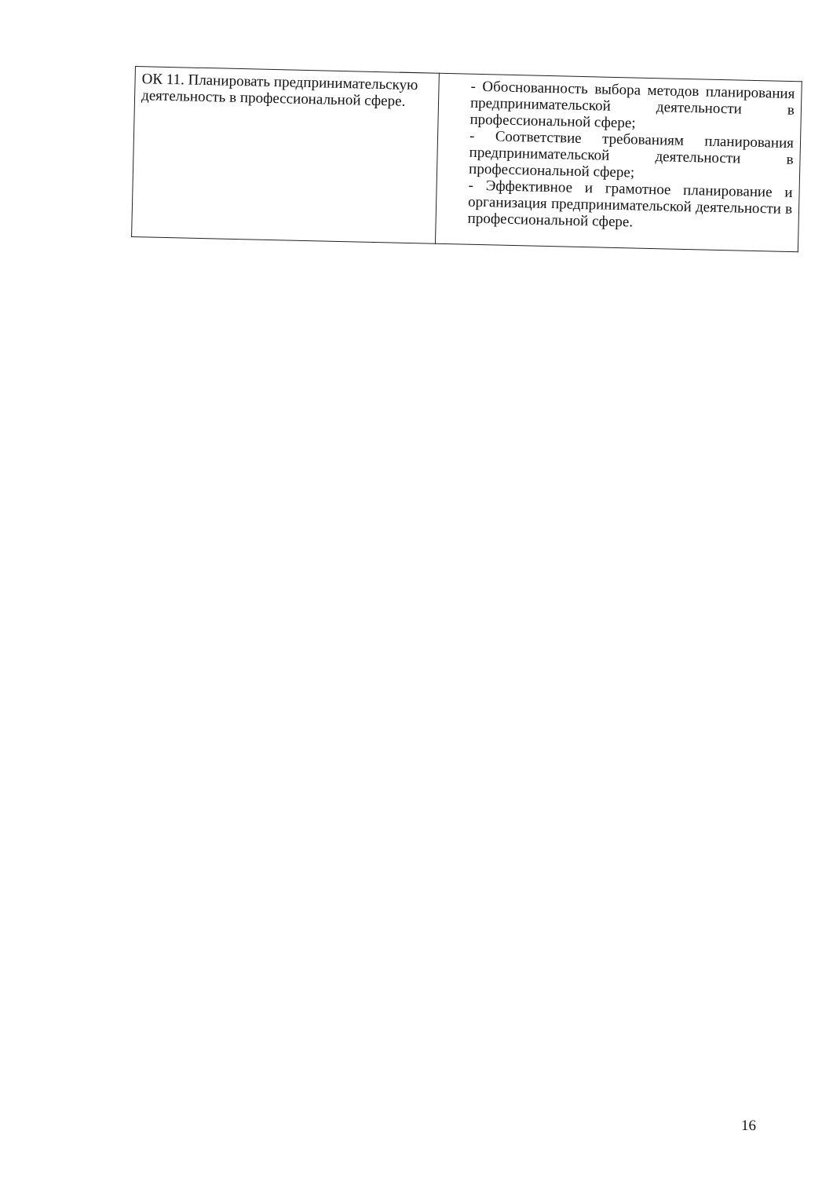| ОК 11. Планировать предпринимательскую деятельность в профессиональной сфере. | - Обоснованность выбора методов планирования предпринимательской деятельности в профессиональной сфере; - Соответствие требованиям планирования предпринимательской деятельности в профессиональной сфере; - Эффективное и грамотное планирование и организация предпринимательской деятельности в профессиональной сфере. |
16